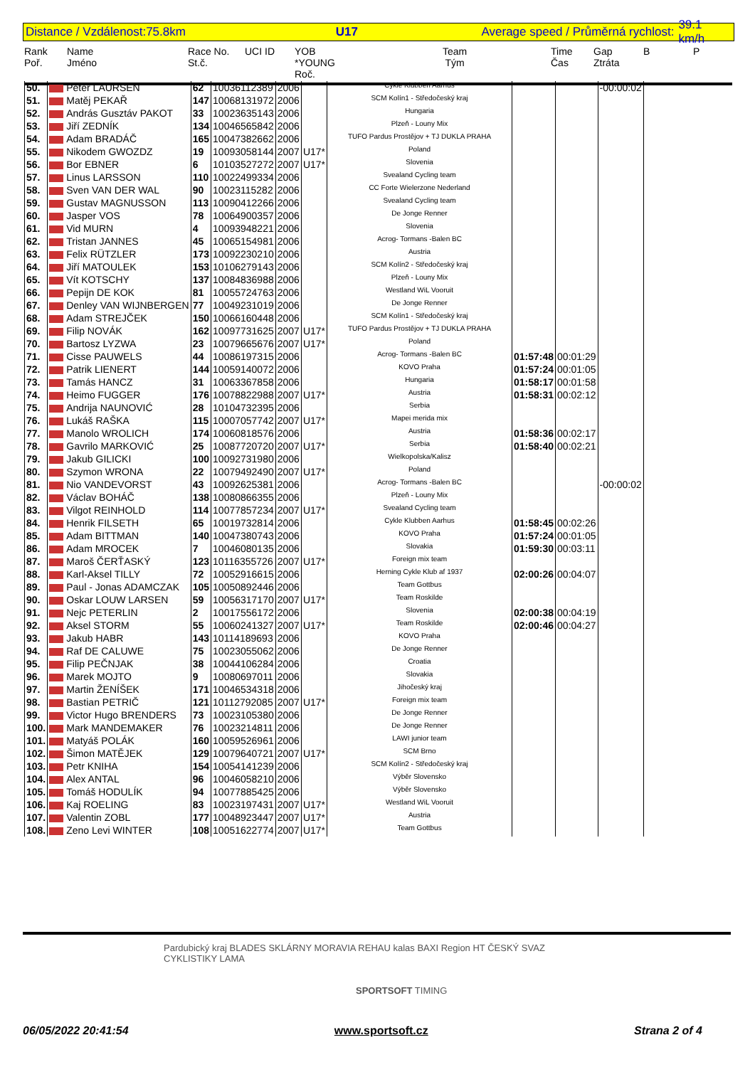Distance / Vzdálenost:75.8km U17 Average speed / Průměrná rychlost: 39.1 km/h
Rank
Poř.
Name
Jméno
Race No.
St.č.
UCI ID YOB *YOUNG
Roč.
Team
Tým
Time
Čas
Gap
Ztráta
B P
| 50. | Peter LAURSEN | 62 | 10036112389 | 2006 | | Cykle Klubben Aarhus | | | -00:00:02 | |
| 51. | Matěj PEKAŘ | 147 | 10068131972 | 2006 | | SCM Kolín1 - Středočeský kraj | | | | |
| 52. | András Gusztáv PAKOT | 33 | 10023635143 | 2006 | | Hungaria | | | | |
| 53. | Jiří ZEDNÍK | 134 | 10046565842 | 2006 | | Plzeň - Louny Mix | | | | |
| 54. | Adam BRADÁČ | 165 | 10047382662 | 2006 | | TUFO Pardus Prostějov + TJ DUKLA PRAHA | | | | |
| 55. | Nikodem GWOZDZ | 19 | 10093058144 | 2007 | U17* | Poland | | | | |
| 56. | Bor EBNER | 6 | 10103527272 | 2007 | U17* | Slovenia | | | | |
| 57. | Linus LARSSON | 110 | 10022499334 | 2006 | | Svealand Cycling team | | | | |
| 58. | Sven VAN DER WAL | 90 | 10023115282 | 2006 | | CC Forte Wielerzone Nederland | | | | |
| 59. | Gustav MAGNUSSON | 113 | 10090412266 | 2006 | | Svealand Cycling team | | | | |
| 60. | Jasper VOS | 78 | 10064900357 | 2006 | | De Jonge Renner | | | | |
| 61. | Vid MURN | 4 | 10093948221 | 2006 | | Slovenia | | | | |
| 62. | Tristan JANNES | 45 | 10065154981 | 2006 | | Acrog- Tormans -Balen BC | | | | |
| 63. | Felix RÜTZLER | 173 | 10092230210 | 2006 | | Austria | | | | |
| 64. | Jiří MATOULEK | 153 | 10106279143 | 2006 | | SCM Kolín2 - Středočeský kraj | | | | |
| 65. | Vít KOTSCHY | 137 | 10084836988 | 2006 | | Plzeň - Louny Mix | | | | |
| 66. | Pepijn DE KOK | 81 | 10055724763 | 2006 | | Westland WiL Vooruit | | | | |
| 67. | Denley VAN WIJNBERGEN | 77 | 10049231019 | 2006 | | De Jonge Renner | | | | |
| 68. | Adam STREJČEK | 150 | 10066160448 | 2006 | | SCM Kolín1 - Středočeský kraj | | | | |
| 69. | Filip NOVÁK | 162 | 10097731625 | 2007 | U17* | TUFO Pardus Prostějov + TJ DUKLA PRAHA | | | | |
| 70. | Bartosz LYZWA | 23 | 10079665676 | 2007 | U17* | Poland | | | | |
| 71. | Cisse PAUWELS | 44 | 10086197315 | 2006 | | Acrog- Tormans -Balen BC | 01:57:48 | 00:01:29 | | |
| 72. | Patrik LIENERT | 144 | 10059140072 | 2006 | | KOVO Praha | 01:57:24 | 00:01:05 | | |
| 73. | Tamás HANCZ | 31 | 10063367858 | 2006 | | Hungaria | 01:58:17 | 00:01:58 | | |
| 74. | Heimo FUGGER | 176 | 10078822988 | 2007 | U17* | Austria | 01:58:31 | 00:02:12 | | |
| 75. | Andrija NAUNOVIĆ | 28 | 10104732395 | 2006 | | Serbia | | | | |
| 76. | Lukáš RAŠKA | 115 | 10007057742 | 2007 | U17* | Mapei merida mix | | | | |
| 77. | Manolo WROLICH | 174 | 10060818576 | 2006 | | Austria | 01:58:36 | 00:02:17 | | |
| 78. | Gavrilo MARKOVIĆ | 25 | 10087720720 | 2007 | U17* | Serbia | 01:58:40 | 00:02:21 | | |
| 79. | Jakub GILICKI | 100 | 10092731980 | 2006 | | Wielkopolska/Kalisz | | | | |
| 80. | Szymon WRONA | 22 | 10079492490 | 2007 | U17* | Poland | | | | |
| 81. | Nio VANDEVORST | 43 | 10092625381 | 2006 | | Acrog- Tormans -Balen BC | | | -00:00:02 | |
| 82. | Václav BOHÁČ | 138 | 10080866355 | 2006 | | Plzeň - Louny Mix | | | | |
| 83. | Vilgot REINHOLD | 114 | 10077857234 | 2007 | U17* | Svealand Cycling team | | | | |
| 84. | Henrik FILSETH | 65 | 10019732814 | 2006 | | Cykle Klubben Aarhus | 01:58:45 | 00:02:26 | | |
| 85. | Adam BITTMAN | 140 | 10047380743 | 2006 | | KOVO Praha | 01:57:24 | 00:01:05 | | |
| 86. | Adam MROCEK | 7 | 10046080135 | 2006 | | Slovakia | 01:59:30 | 00:03:11 | | |
| 87. | Maroš ČERŤASKÝ | 123 | 10116355726 | 2007 | U17* | Foreign mix team | | | | |
| 88. | Karl-Aksel TILLY | 72 | 10052916615 | 2006 | | Herning Cykle Klub af 1937 | 02:00:26 | 00:04:07 | | |
| 89. | Paul - Jonas ADAMCZAK | 105 | 10050892446 | 2006 | | Team Gottbus | | | | |
| 90. | Oskar LOUW LARSEN | 59 | 10056317170 | 2007 | U17* | Team Roskilde | | | | |
| 91. | Nejc PETERLIN | 2 | 10017556172 | 2006 | | Slovenia | 02:00:38 | 00:04:19 | | |
| 92. | Aksel STORM | 55 | 10060241327 | 2007 | U17* | Team Roskilde | 02:00:46 | 00:04:27 | | |
| 93. | Jakub HABR | 143 | 10114189693 | 2006 | | KOVO Praha | | | | |
| 94. | Raf DE CALUWE | 75 | 10023055062 | 2006 | | De Jonge Renner | | | | |
| 95. | Filip PEČNJAK | 38 | 10044106284 | 2006 | | Croatia | | | | |
| 96. | Marek MOJTO | 9 | 10080697011 | 2006 | | Slovakia | | | | |
| 97. | Martin ŽENÍŠEK | 171 | 10046534318 | 2006 | | Jihočeský kraj | | | | |
| 98. | Bastian PETRIČ | 121 | 10112792085 | 2007 | U17* | Foreign mix team | | | | |
| 99. | Victor Hugo BRENDERS | 73 | 10023105380 | 2006 | | De Jonge Renner | | | | |
| 100. | Mark MANDEMAKER | 76 | 10023214811 | 2006 | | De Jonge Renner | | | | |
| 101. | Matyáš POLÁK | 160 | 10059526961 | 2006 | | LAWI junior team | | | | |
| 102. | Šimon MATĚJEK | 129 | 10079640721 | 2007 | U17* | SCM Brno | | | | |
| 103. | Petr KNIHA | 154 | 10054141239 | 2006 | | SCM Kolín2 - Středočeský kraj | | | | |
| 104. | Alex ANTAL | 96 | 10046058210 | 2006 | | Výběr Slovensko | | | | |
| 105. | Tomáš HODULÍK | 94 | 10077885425 | 2006 | | Výběr Slovensko | | | | |
| 106. | Kaj ROELING | 83 | 10023197431 | 2007 | U17* | Westland WiL Vooruit | | | | |
| 107. | Valentin ZOBL | 177 | 10048923447 | 2007 | U17* | Austria | | | | |
| 108. | Zeno Levi WINTER | 108 | 10051622774 | 2007 | U17* | Team Gottbus | | | | |
Pardubický kraj BLADES SKLÁRNY MORAVIA REHAU kalas BAXI Region HT ČESKÝ SVAZ CYKLISTIKY LAMA
SPORTSOFT TIMING
06/05/2022 20:41:54 www.sportsoft.cz Strana 2 of 4